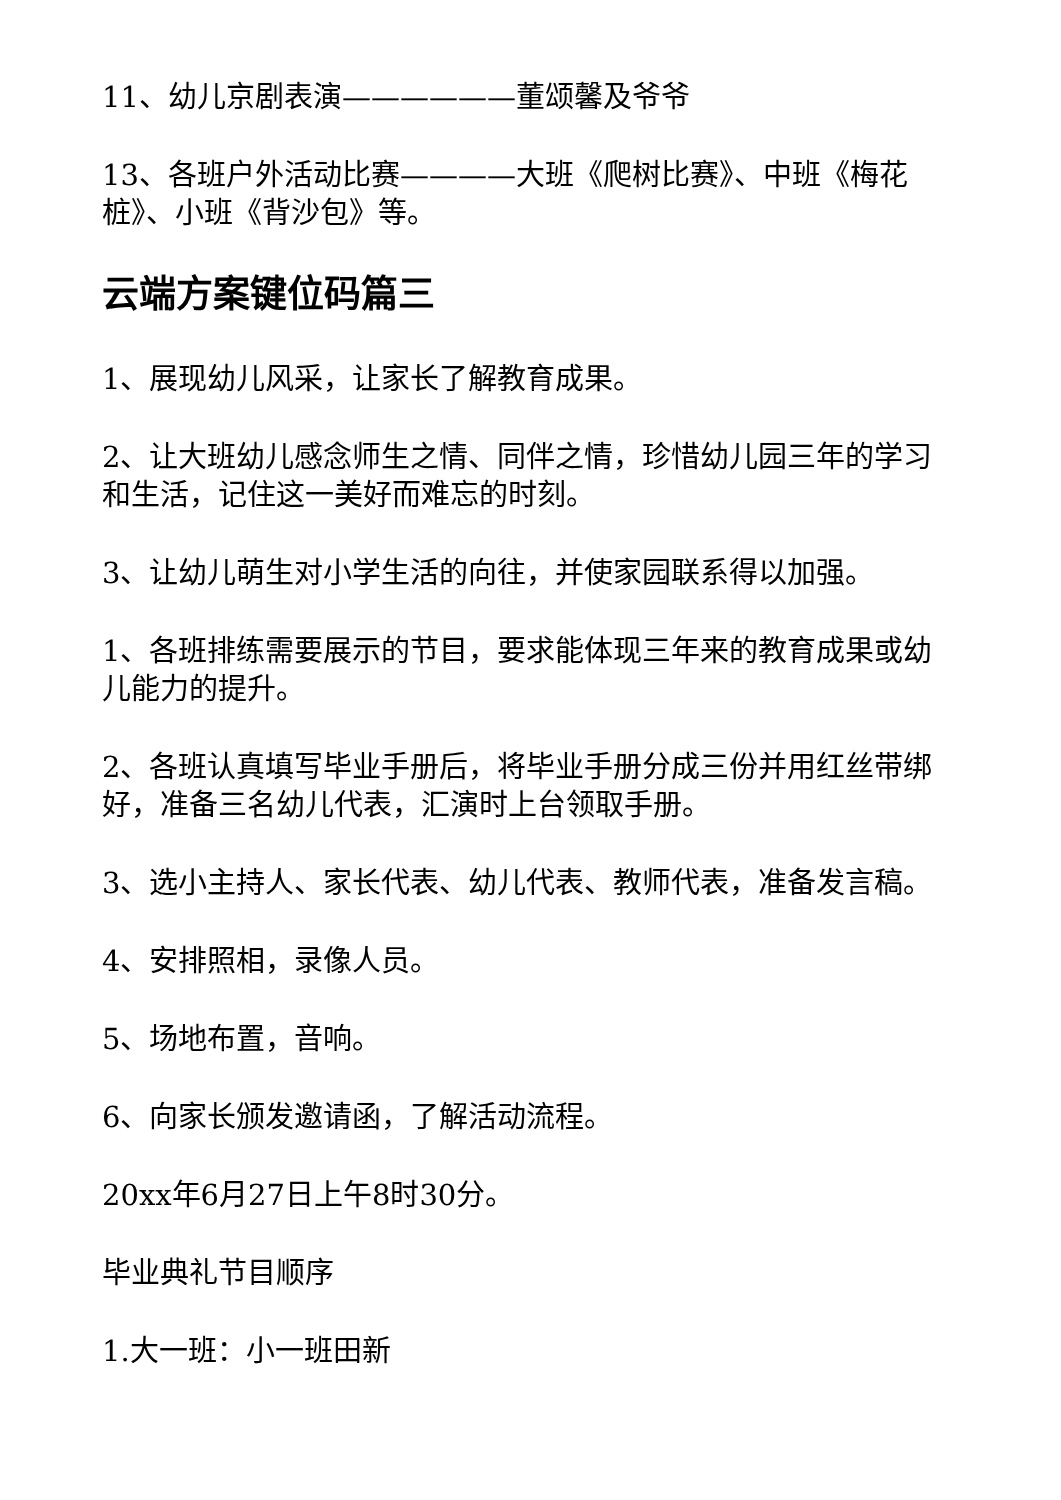11、幼儿京剧表演——————董颂馨及爷爷
13、各班户外活动比赛————大班《爬树比赛》、中班《梅花桩》、小班《背沙包》等。
云端方案键位码篇三
1、展现幼儿风采，让家长了解教育成果。
2、让大班幼儿感念师生之情、同伴之情，珍惜幼儿园三年的学习和生活，记住这一美好而难忘的时刻。
3、让幼儿萌生对小学生活的向往，并使家园联系得以加强。
1、各班排练需要展示的节目，要求能体现三年来的教育成果或幼儿能力的提升。
2、各班认真填写毕业手册后，将毕业手册分成三份并用红丝带绑好，准备三名幼儿代表，汇演时上台领取手册。
3、选小主持人、家长代表、幼儿代表、教师代表，准备发言稿。
4、安排照相，录像人员。
5、场地布置，音响。
6、向家长颁发邀请函，了解活动流程。
20xx年6月27日上午8时30分。
毕业典礼节目顺序
1.大一班：小一班田新